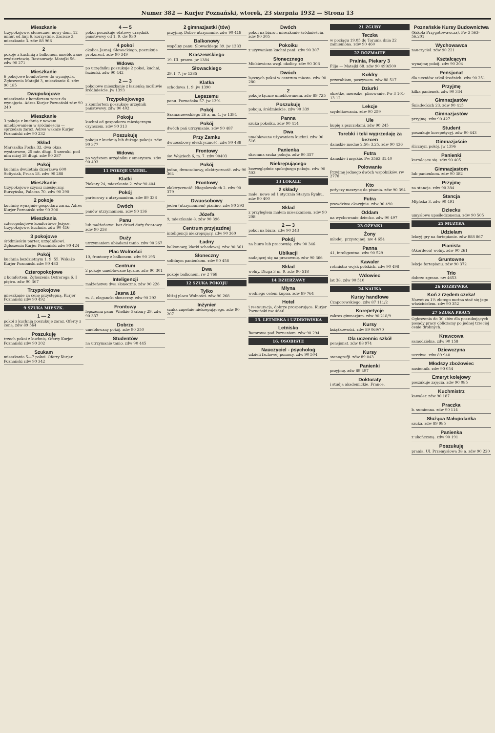Numer 382 — Kurjer Poznański, wtorek, 23 sierpnia 1932 — Strona 13
Mieszkanie
trzypokojowe, słoneczne, nowy dom, 12 minut od linji 6, korzystnie. Zacisze 3, mieszkanie 3. zdw 88 966
2
pokoje z kuchnią z balkonem umeblowane wydzierżawię. Restauracja Matejki 56. zdw 90 271
Mieszkanie
6 pokojowe komfortowe do wynajęcia. Zgłoszenia Matejki 3, mieszkanie 6. zdw 90 185
Dwupokojowe
mieszkanie z komfortem zaraz do wynajęcia. Adres Kurjer Poznański zdw 90 240
Mieszkanie
3 pokoje z kuchnią z nowem umeblowaniem w śródmieściu — sprzedam zaraz. Adres wskaże Kurjer Poznański zdw 90 232
Skład
Marszałka Focha 32, dwa okna wystawowe, 25 mtr. długi, 5 szeroki, pod nim niżej 18 długi. zdw 90 287
Pokój
kuchnia dwuletnia dzierżawa 600 Sołtysiak, Prusa 18. zdw 90 288
Mieszkanie
trzypokojowe czynsz miesięczny. Burzyńska, Pałacza 70. zdw 90 290
2 pokoje
kuchnię wynajmie gospodarz zaraz. Adres Kurjer Poznański zdw 90 300
Mieszkania
czteropokojowe komfortowe Jeżyce, trzypokojowe, kuchnia. zdw 90 416
3 pokojowe
śródmieściu parter, urzędnikowi. Zgłoszenia Kurjer Poznański zdw 90 424
Pokój
kuchnia bezdzietnym 1. 9. 55. Wskaże Kurjer Poznański zdw 90 483
Czteropokojowe
z komfortem. Zgłoszenia Ostroroga 6, I piętro. zdw 90 367
Trzypokojowe
mieszkanie za cenę przystępną. Kurjer Poznański zdw 90 492
9 SZUKA MIESZK.
1 — 2
pokoi z kuchnią poszukuje zaraz. Oferty z ceną. zdw 89 564
Poszukuję
trzech pokoi z kuchnią. Oferty Kurjer Poznański zdw 90 202
Szukam
mieszkania 5—7 pokoi. Oferty Kurjer Poznański zdw 90 342
4 — 5
pokoi poszukuje etatowy urzędnik państwowy od 1. 9. dw 930
4 pokoi
okolica Jasnej. Słowackiego, poszukuje prokurent. zdw 90 349
Wdowa
po urzędniku poszukuje 2 pokoi, kuchni, łazienki. zdw 90 442
2 — 3
pokojowe mieszkanie z łazienką możliwie śródmieście. jw 1393
Trzypokojowego
z komfortem poszukuje urzędnik państwowy. zdw 90 402
Pokoju
kuchni od gospodarza miesięcznym czynszem. zdw 90 313
Poszukuję
pokoju z kuchnią lub dużego pokoju. zdw 90 377
Wdowa
po wyższem urzędniku z emerytura. zdw 90 493
11 POKOJE UMEBL.
Klatki
Piekary 24, mieszkanie 2. zdw 90 404
Pokój
parterowy z utrzymaniem. zdw 89 338
Dwóch
panów utrzymaniem. zdw 90 136
Panu
lub małżeństwu bez dzieci duży frontowy. zdw 90 258
Duży
utrzymaniem obiadami tanio. zdw 90 267
Plac Wolności
10, frontowy z balkonem. zdw 90 195
Centrum
2 pokoje umeblowane łączne. zdw 90 301
Inteligencji
małżeństwu dwa słoneczne. zdw 90 226
Jasna 16
m. 8, elegancki słoneczny. zdw 90 292
Frontowy
lepszemu panu. Wielkie Garbary 29. zdw 90 337
Dobrze
umeblowany pokój. zdw 90 350
Studentów
na utrzymanie tanio. zdw 90 445
2 gimnazjastki (tów)
przyjmę. Dobre utrzymanie. zdw 90 418
Balkonowy
wspólny panu. Słowackiego 39. jw 1383
Kraszewskiego
19. III. prawo. jw 1384
Słowackiego
29. I. 7. jw 1385
Klatka
schodowa 1. 9. jw 1390
Lepszemu
panu. Poznańska 57. jw 1391
Pokój
Szamarzewskiego 26 a, m. 4. jw 1394
Pokój
dwóch pań utrzymanie. zdw 90 487
Przy Zamku
dwuosobowy elektryczność. zdw 90 488
Frontowy
św. Wojciech 6, m. 7. zdw 90403
Pokój
jedno, dwuosobowy, elektryczność. zdw 90 364
Frontowy
elektryczność. Niegolewskich 2. zdw 90 379
Dwuosobowy
jeden (utrzymaniem) pianino. zdw 90 393
Józefa
9, mieszkanie 8. zdw 90 396
Centrum przyjezdnej
inteligencji niekrepujący. zdw 90 360
Ładny
balkonowy, klatki schodowej. zdw 90 361
Słoneczny
solidnym panienkom. zdw 90 458
Dwa
pokoje balkonem. rw 2 768
12 SZUKA POKOJU
Tylko
bliżej placu Wolności. zdw 90 268
Inżynier
szuka zupełnie niekrepującego. zdw 90 207
Dwóch
pokoi na biuro i mieszkanie śródmieściu. zdw 90 305
Pokoiku
z używaniem kuchni pani. zdw 90 307
Słonecznego
Mickiewicza wzgl. okolicy. zdw 90 308
Dwóch
łącznych pokoi w centrum miasta. zdw 90 280
2
pokoje łączne umeblowanem. zdw 89 725
Poszukuję
pokoju, śródmieście. zdw 90 339
Panna
szuka pokoiku. zdw 90 414
Dwa
umeblowane używaniem kuchni. zdw 90 516
Panienka
skromna szuka pokoju. zdw 90 357
Niekrępującego
bezwzględnie spokojnego pokoju. zdw 90 503
13 LOKALE
2 składy
małe, nowe od 1 stycznia Starym Rynku. zdw 90 400
Skład
z przyległem małem mieszkaniem. zdw 90 208
2 — 3
pokoi na biura. zdw 90 243
Pokój
na biuro lub pracownię. zdw 90 346
Ubikacji
nadającej się na pracownię. zdw 90 366
Skład
wolny. Długa 3 m. 9. zdw 90 518
14 DZIERŻAWY
Młyna
wodnego celem kupna. zdw 89 764
Hotel
i restauracja, dobrze prosperująca. Kurjer Poznański nw 4646
15. LETNISKA i UZDROWISKA
Letnisko
Batorowo pod Poznaniem. zdw 90 294
16. OSOBISTE
Nauczyciel - psycholog
udzieli fachowej pomocy. zdw 90 504
21 ZGUBY
Teczka
w pociągu 19.05 do Torunia dnia 22 zamieniona. zdw 90 460
22 ROZMAITE
Pralnia, Piekary 3
Filje — Matejki 68. zdw 90 499/500
Kołdry
przerabiam, poszywam. zdw 88 517
Dziurki
okretke, mereżke, plisowanie. Pw 3 101-13.12
Lekcje
szydełkowania. zdw 90 259
Ule
kupię z pszczołami. zdw 90 245
Torebki i teki wyprzedaję za bezcen
damskie modne 2.50; 3.25. zdw 90 436
Futra
damskie i męskie. Pw 3563 31.40
Polowanie
Przyjmę jednego dwóch wspólników. rw 2770
Kto
pożyczy maszynę do pisania. zdw 90 394
Futra
prawdziwe okazyjnie. zdw 90 490
Oddam
na wychowanie dziecko. zdw 90 497
23 OŻENKI
Żony
młodej, przystojnej. nw 4 654
Panna
41, inteligentna. zdw 90 529
Kawaler
rotmistrz wojsk polskich. zdw 90 498
Wdowiec
lat 38. zdw 90 510
24 NAUKA
Kursy handlowe
Czaporowskiego. zdw 87 111/2
Korepetycje
zakres gimnazjum. zdw 90 218/9
Kursy
książkowości. zdw 89 069/70
Dla uczennic szkół
pensjonat. zdw 88 974
Kursy
stenografji. zdw 89 043
Panienki
przyjmę. zdw 89 497
Doktoraty
i studja akademickie. France.
Poznańskie Kursy Budownictwa
(Szkoła Przygotowawcza). Pw 3 563-56.201
Wychowawca
nauczyciel. zdw 90 221
Kształcącym
wynajmę pokój. zdw 90 204
Pensjonat
dla uczniów szkół średnich. zdw 90 251
Przyjmę
kilka panienek. zdw 90 334
Gimnazjastów
Śniadeckich 23. zdw 90 415
Gimnazjastów
przyjmę. zdw 90 427
Student
poszukuje korepetycyj. zdw 90 443
Gimnazjaście
ślicznym pokój. jw 1396
Panienki
kształcące się. zdw 90 405
Gimnazjastom
lub panienkom. zdw 90 382
Przyjmę
na stancje. zdw 90 384
Stancja
Młyńska 3. zdw 90 491
Dziecku
umysłowo upośledzonemu. zdw 90 505
25 MUZYKA
Udzielam
lekcyj gry na fortepianie. zdw 888 867
Pianista
(Akordeon) wolny. zdw 90 261
Gruntowne
lekcje fortepianu. zdw 90 372
Trio
dobrze zgrane. nw 4653
26 ROZRYWKA
Koń z rzędem czeka!
Nawet za 1½ złotego można stać się jego właścicielem. zdw 90 352
27 SZUKA PRACY
Ogłoszenia do 30 słów dla poszukujących posady pracy obliczamy po jednej trzeciej cenie drobnych.
Krawcowa
samodzielna. zdw 90 158
Dziewczyna
uczciwa. zdw 89 940
Młodszy zbożowiec
nasiennik. zdw 90 054
Emeryt kolejowy
poszukuje zajęcia. zdw 90 085
Kuchmistrz
kawaler. zdw 90 187
Praczka
b. sumienna. zdw 90 114
Służąca Małopolanka
szuka. zdw 89 985
Panienka
z ukończoną. zdw 90 191
Poszukuję
prania. Ul. Przemysłowa 38 a. zdw 90 220